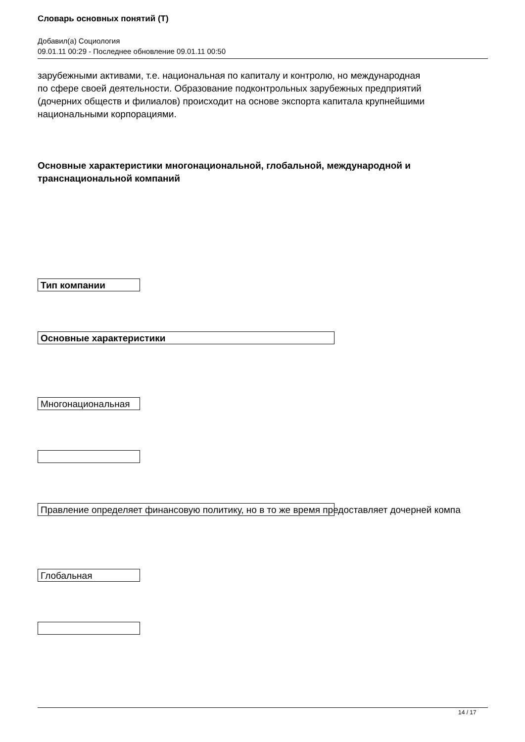Словарь основных понятий (Т)
Добавил(а) Социология
09.01.11 00:29 - Последнее обновление 09.01.11 00:50
зарубежными активами, т.е. национальная по капиталу и контролю, но международная
по сфере своей деятельности. Образование подконтрольных зарубежных предприятий
(дочерних обществ и филиалов) происходит на основе экспорта капитала крупнейшими
национальными корпорациями.
Основные характеристики многонациональной, глобальной, международной и
транснациональной компаний
Тип компании
Основные характеристики
Многонациональная
Правление определяет финансовую политику, но в то же время предоставляет дочерней компа
Глобальная
14 / 17